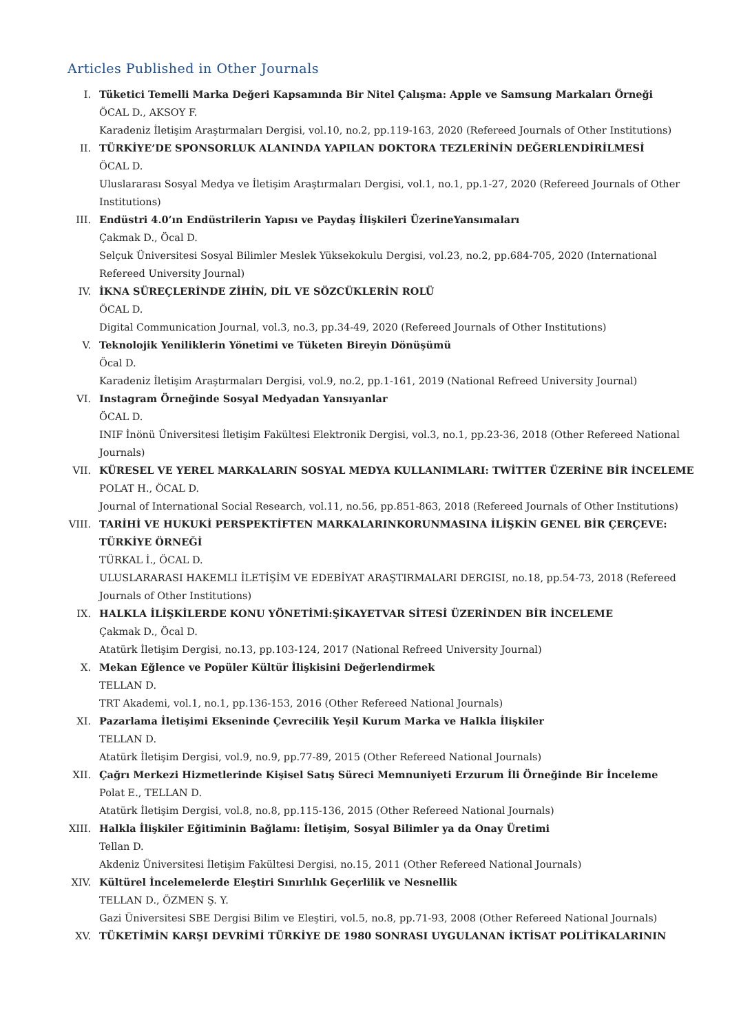Articles Published in Other Journals
I. Tüketici Temelli Marka Değeri Kapsamında Bir Nitel Çalışma: Apple ve Samsung Markaları Örneği
ÖCAL D., AKSOY F.
Karadeniz İletişim Araştırmaları Dergisi, vol.10, no.2, pp.119-163, 2020 (Refereed Journals of Other Institutions)
II. TÜRKİYE’DE SPONSORLUK ALANINDA YAPILAN DOKTORA TEZLERİNİN DEĞERLENDİRİLMESİ
ÖCAL D.
Uluslararası Sosyal Medya ve İletişim Araştırmaları Dergisi, vol.1, no.1, pp.1-27, 2020 (Refereed Journals of Other Institutions)
III. Endüstri 4.0’ın Endüstrilerin Yapısı ve Paydaş İlişkileri ÜzerineYansımaları
Çakmak D., Öcal D.
Selçuk Üniversitesi Sosyal Bilimler Meslek Yüksekokulu Dergisi, vol.23, no.2, pp.684-705, 2020 (International Refereed University Journal)
IV. İKNA SÜREÇLERİNDE ZİHİN, DİL VE SÖZCÜKLERİN ROLÜ
ÖCAL D.
Digital Communication Journal, vol.3, no.3, pp.34-49, 2020 (Refereed Journals of Other Institutions)
V. Teknolojik Yeniliklerin Yönetimi ve Tüketen Bireyin Dönüşümü
Öcal D.
Karadeniz İletişim Araştırmaları Dergisi, vol.9, no.2, pp.1-161, 2019 (National Refreed University Journal)
VI. Instagram Örneğinde Sosyal Medyadan Yansıyanlar
ÖCAL D.
INIF İnönü Üniversitesi İletişim Fakültesi Elektronik Dergisi, vol.3, no.1, pp.23-36, 2018 (Other Refereed National Journals)
VII. KÜRESEL VE YEREL MARKALARIN SOSYAL MEDYA KULLANIMLARI: TWİTTER ÜZERİNE BİR İNCELEME
POLAT H., ÖCAL D.
Journal of International Social Research, vol.11, no.56, pp.851-863, 2018 (Refereed Journals of Other Institutions)
VIII. TARİHİ VE HUKUKİ PERSPEKTİFTEN MARKALARINKORUNMASINA İLİŞKİN GENEL BİR ÇERÇEVE: TÜRKİYE ÖRNEĞİ
TÜRKAL İ., ÖCAL D.
ULUSLARARASI HAKEMLI İLETİŞİM VE EDEBİYAT ARAŞTIRMALARI DERGISI, no.18, pp.54-73, 2018 (Refereed Journals of Other Institutions)
IX. HALKLA İLİŞKİLERDE KONU YÖNETİMİ:ŞİKAYETVAR SİTESİ ÜZERİNDEN BİR İNCELEME
Çakmak D., Öcal D.
Atatürk İletişim Dergisi, no.13, pp.103-124, 2017 (National Refreed University Journal)
X. Mekan Eğlence ve Popüler Kültür İlişkisini Değerlendirmek
TELLAN D.
TRT Akademi, vol.1, no.1, pp.136-153, 2016 (Other Refereed National Journals)
XI. Pazarlama İletişimi Ekseninde Çevrecilik Yeşil Kurum Marka ve Halkla İlişkiler
TELLAN D.
Atatürk İletişim Dergisi, vol.9, no.9, pp.77-89, 2015 (Other Refereed National Journals)
XII. Çağrı Merkezi Hizmetlerinde Kişisel Satış Süreci Memnuniyeti Erzurum İli Örneğinde Bir İnceleme
Polat E., TELLAN D.
Atatürk İletişim Dergisi, vol.8, no.8, pp.115-136, 2015 (Other Refereed National Journals)
XIII. Halkla İlişkiler Eğitiminin Bağlamı: İletişim, Sosyal Bilimler ya da Onay Üretimi
Tellan D.
Akdeniz Üniversitesi İletişim Fakültesi Dergisi, no.15, 2011 (Other Refereed National Journals)
XIV. Kültürel İncelemelerde Eleştiri Sınırlılık Geçerlilik ve Nesnellik
TELLAN D., ÖZMEN Ş. Y.
Gazi Üniversitesi SBE Dergisi Bilim ve Eleştiri, vol.5, no.8, pp.71-93, 2008 (Other Refereed National Journals)
XV. TÜKETİMİN KARŞI DEVRİMİ TÜRKİYE DE 1980 SONRASI UYGULANAN İKTİSAT POLİTİKALARININ